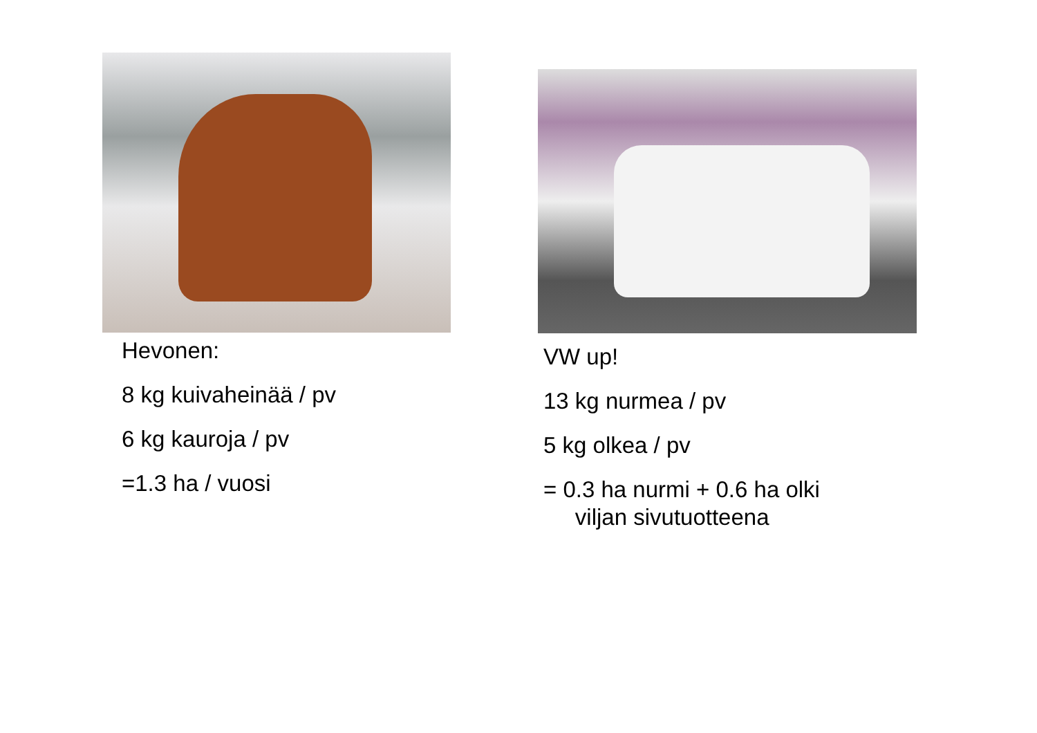Hevonen:
8 kg kuivaheinää / pv
6 kg kauroja / pv
=1.3 ha / vuosi
VW up!
13 kg nurmea / pv
5 kg olkea / pv
= 0.3 ha nurmi + 0.6 ha olki
viljan sivutuotteena